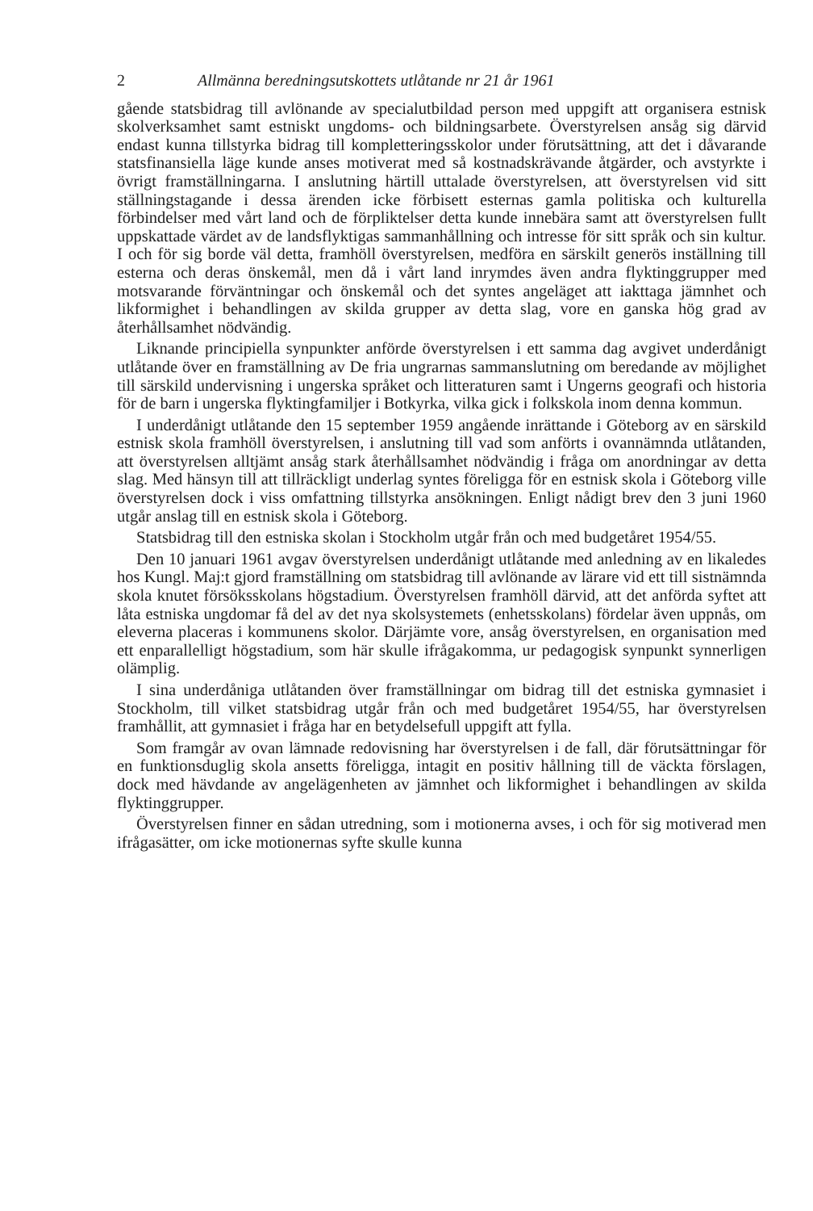2 Allmänna beredningsutskottets utlåtande nr 21 år 1961
gående statsbidrag till avlönande av specialutbildad person med uppgift att organisera estnisk skolverksamhet samt estniskt ungdoms- och bildningsarbete. Överstyrelsen ansåg sig därvid endast kunna tillstyrka bidrag till kompletteringsskolor under förutsättning, att det i dåvarande statsfinansiella läge kunde anses motiverat med så kostnadskrävande åtgärder, och avstyrkte i övrigt framställningarna. I anslutning härtill uttalade överstyrelsen, att överstyrelsen vid sitt ställningstagande i dessa ärenden icke förbisett esternas gamla politiska och kulturella förbindelser med vårt land och de förpliktelser detta kunde innebära samt att överstyrelsen fullt uppskattade värdet av de landsflyktigas sammanhållning och intresse för sitt språk och sin kultur. I och för sig borde väl detta, framhöll överstyrelsen, medföra en särskilt generös inställning till esterna och deras önskemål, men då i vårt land inrymdes även andra flyktinggrupper med motsvarande förväntningar och önskemål och det syntes angeläget att iakttaga jämnhet och likformighet i behandlingen av skilda grupper av detta slag, vore en ganska hög grad av återhållsamhet nödvändig.
Liknande principiella synpunkter anförde överstyrelsen i ett samma dag avgivet underdånigt utlåtande över en framställning av De fria ungrarnas sammanslutning om beredande av möjlighet till särskild undervisning i ungerska språket och litteraturen samt i Ungerns geografi och historia för de barn i ungerska flyktingfamiljer i Botkyrka, vilka gick i folkskola inom denna kommun.
I underdånigt utlåtande den 15 september 1959 angående inrättande i Göteborg av en särskild estnisk skola framhöll överstyrelsen, i anslutning till vad som anförts i ovannämnda utlåtanden, att överstyrelsen alltjämt ansåg stark återhållsamhet nödvändig i fråga om anordningar av detta slag. Med hänsyn till att tillräckligt underlag syntes föreligga för en estnisk skola i Göteborg ville överstyrelsen dock i viss omfattning tillstyrka ansökningen. Enligt nådigt brev den 3 juni 1960 utgår anslag till en estnisk skola i Göteborg.
Statsbidrag till den estniska skolan i Stockholm utgår från och med budgetåret 1954/55.
Den 10 januari 1961 avgav överstyrelsen underdånigt utlåtande med anledning av en likaledes hos Kungl. Maj:t gjord framställning om statsbidrag till avlönande av lärare vid ett till sistnämnda skola knutet försöksskolans högstadium. Överstyrelsen framhöll därvid, att det anförda syftet att låta estniska ungdomar få del av det nya skolsystemets (enhetsskolans) fördelar även uppnås, om eleverna placeras i kommunens skolor. Därjämte vore, ansåg överstyrelsen, en organisation med ett enparallelligt högstadium, som här skulle ifrågakomma, ur pedagogisk synpunkt synnerligen olämplig.
I sina underdåniga utlåtanden över framställningar om bidrag till det estniska gymnasiet i Stockholm, till vilket statsbidrag utgår från och med budgetåret 1954/55, har överstyrelsen framhållit, att gymnasiet i fråga har en betydelsefull uppgift att fylla.
Som framgår av ovan lämnade redovisning har överstyrelsen i de fall, där förutsättningar för en funktionsduglig skola ansetts föreligga, intagit en positiv hållning till de väckta förslagen, dock med hävdande av angelägenheten av jämnhet och likformighet i behandlingen av skilda flyktinggrupper.
Överstyrelsen finner en sådan utredning, som i motionerna avses, i och för sig motiverad men ifrågasätter, om icke motionernas syfte skulle kunna